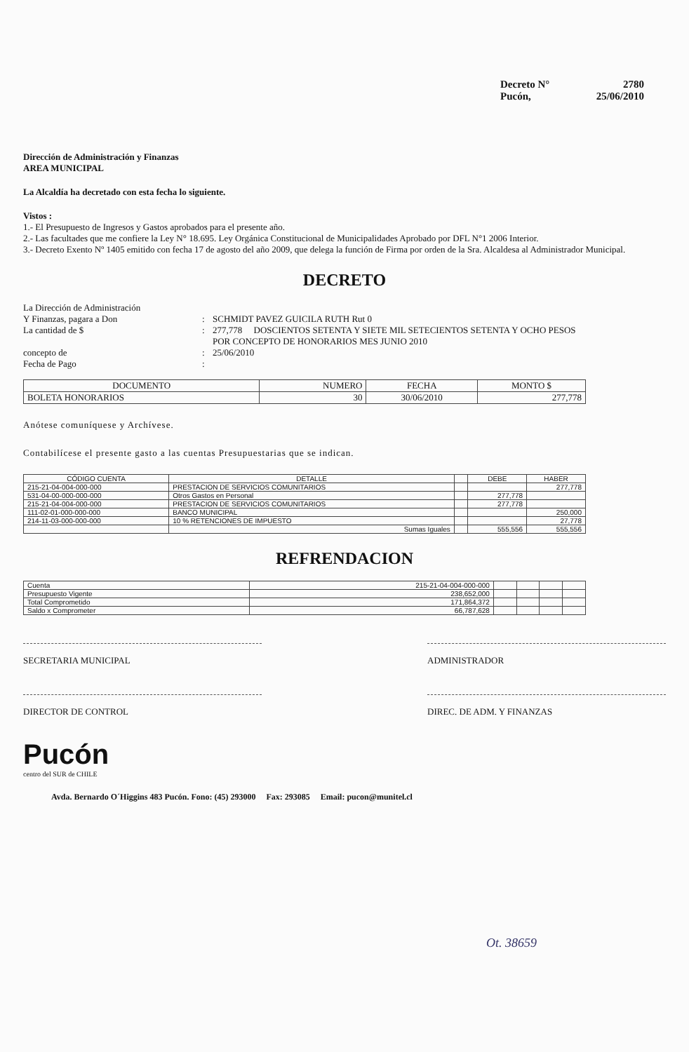Decreto N° 2780
Pucón, 25/06/2010
Dirección de Administración y Finanzas
AREA MUNICIPAL
La Alcaldía ha decretado con esta fecha lo siguiente.
Vistos :
1.- El Presupuesto de Ingresos y Gastos aprobados para el presente año.
2.- Las facultades que me confiere la Ley N° 18.695. Ley Orgánica Constitucional de Municipalidades Aprobado por DFL N°1 2006 Interior.
3.- Decreto Exento Nº 1405 emitido con fecha 17 de agosto del año 2009, que delega la función de Firma por orden de la Sra. Alcaldesa al Administrador Municipal.
DECRETO
La Dirección de Administración
Y Finanzas, pagara a Don
La cantidad de $
concepto de
Fecha de Pago
:
:
:
:
SCHMIDT PAVEZ GUICILA RUTH Rut 0
277,778 DOSCIENTOS SETENTA Y SIETE MIL SETECIENTOS SETENTA Y OCHO PESOS
POR CONCEPTO DE HONORARIOS MES JUNIO 2010
25/06/2010
| DOCUMENTO | NUMERO | FECHA | MONTO $ |
| --- | --- | --- | --- |
| BOLETA HONORARIOS | 30 | 30/06/2010 | 277,778 |
Anótese comuníquese y Archívese.
Contabilícese el presente gasto a las cuentas Presupuestarias que se indican.
| CÓDIGO CUENTA | DETALLE | | DEBE | HABER |
| --- | --- | --- | --- | --- |
| 215-21-04-004-000-000 | PRESTACION DE SERVICIOS COMUNITARIOS | | | 277,778 |
| 531-04-00-000-000-000 | Otros Gastos en Personal | | 277,778 | |
| 215-21-04-004-000-000 | PRESTACION DE SERVICIOS COMUNITARIOS | | 277,778 | |
| 111-02-01-000-000-000 | BANCO MUNICIPAL | | | 250,000 |
| 214-11-03-000-000-000 | 10 % RETENCIONES DE IMPUESTO | | | 27,778 |
| | Sumas Iguales | | 555,556 | 555,556 |
REFRENDACION
| Cuenta | 215-21-04-004-000-000 | | | | |
| Presupuesto Vigente | 238,652,000 | | | | |
| Total Comprometido | 171,864,372 | | | | |
| Saldo x Comprometer | 66,787,628 | | | | |
SECRETARIA MUNICIPAL ADMINISTRADOR
DIRECTOR DE CONTROL DIREC. DE ADM. Y FINANZAS
Pucón
centro del SUR de CHILE
Avda. Bernardo O´Higgins 483 Pucón. Fono: (45) 293000 Fax: 293085 Email: pucon@munitel.cl
Ot. 38659